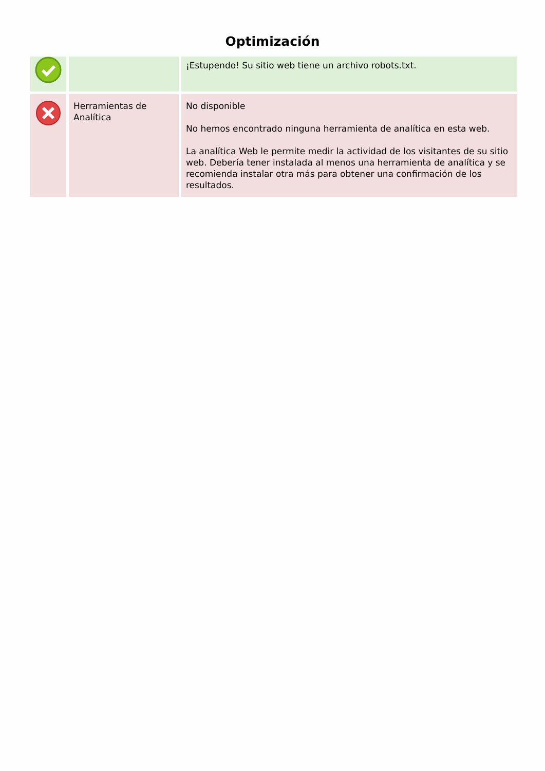Optimización
| | | ¡Estupendo! Su sitio web tiene un archivo robots.txt. |
| | Herramientas de Analítica | No disponible No hemos encontrado ninguna herramienta de analítica en esta web. La analítica Web le permite medir la actividad de los visitantes de su sitio web. Debería tener instalada al menos una herramienta de analítica y se recomienda instalar otra más para obtener una confirmación de los resultados. |